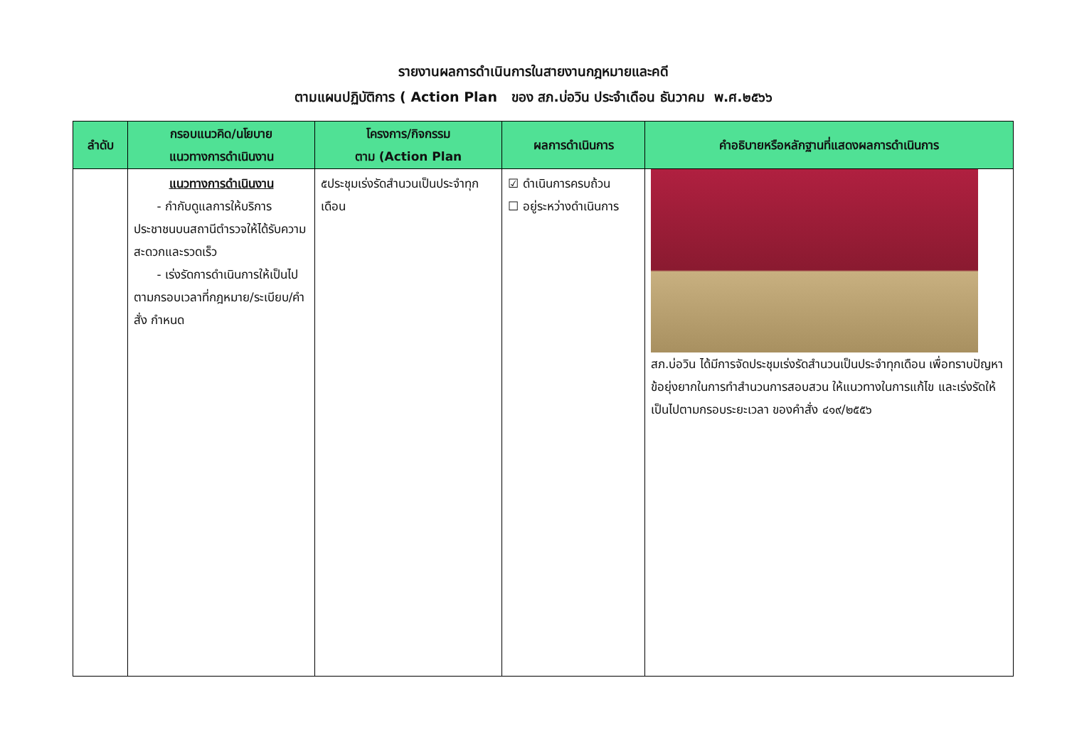รายงานผลการดำเนินการในสายงานกฎหมายและคดี
ตามแผนปฏิบัติการ ( Action Plan ของ สภ.บ่อวิน ประจำเดือน ธันวาคม พ.ศ.๒๕๖๖
| ลำดับ | กรอบแนวคิด/นโยบาย แนวทางการดำเนินงาน | โครงการ/กิจกรรม ตาม (Action Plan | ผลการดำเนินการ | คำอธิบายหรือหลักฐานที่แสดงผลการดำเนินการ |
| --- | --- | --- | --- | --- |
| | แนวทางการดำเนินงาน - กำกับดูแลการให้บริการประชาชนบนสถานีตำรวจให้ได้รับความสะดวกและรวดเร็ว - เร่งรัดการดำเนินการให้เป็นไปตามกรอบเวลาที่กฎหมาย/ระเบียบ/คำสั่ง กำหนด | ๕ประชุมเร่งรัดสำนวนเป็นประจำทุกเดือน | ☑ ดำเนินการครบถ้วน ☐ อยู่ระหว่างดำเนินการ | สภ.บ่อวิน ได้มีการจัดประชุมเร่งรัดสำนวนเป็นประจำทุกเดือน เพื่อทราบปัญหา ข้อยุ่งยากในการทำสำนวนการสอบสวน ให้แนวทางในการแก้ไข และเร่งรัดให้เป็นไปตามกรอบระยะเวลา ของคำสั่ง ๔๑๙/๒๕๕๖ |